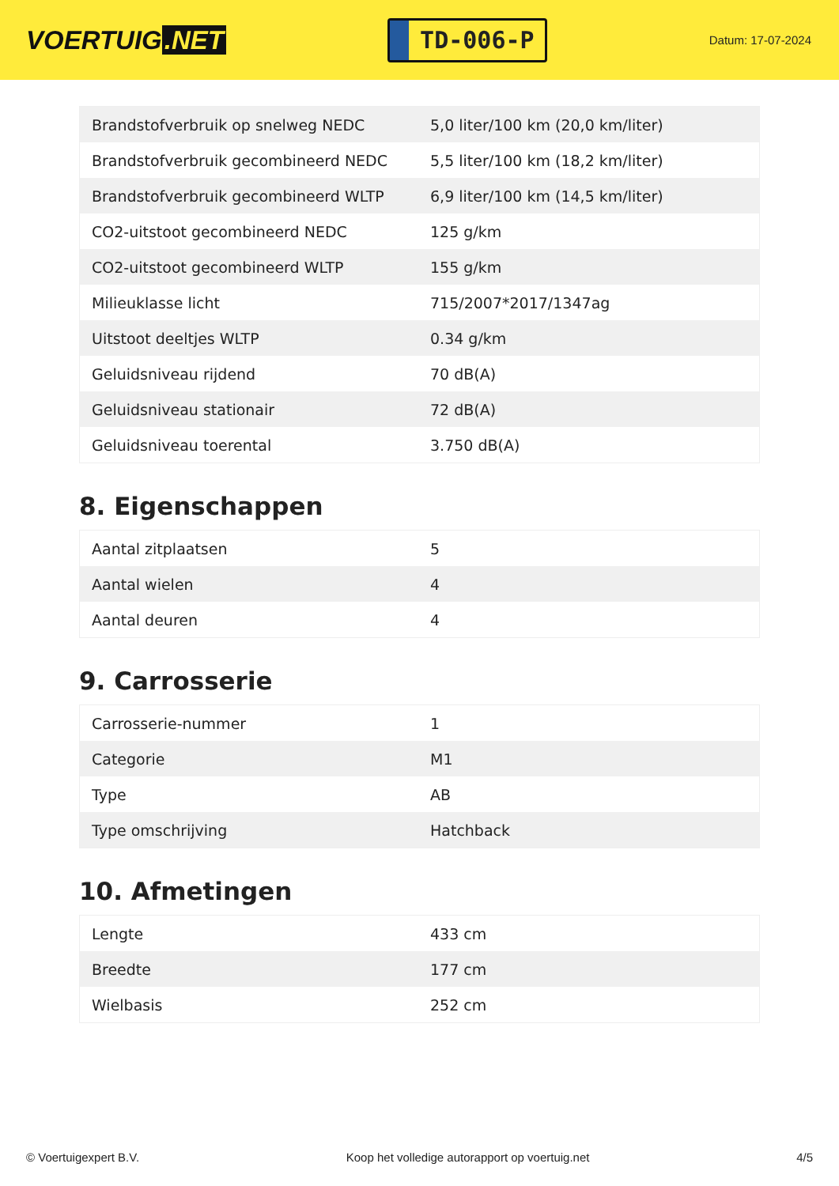VOERTUIG.NET
TD-006-P
Datum: 17-07-2024
| Brandstofverbruik op snelweg NEDC | 5,0 liter/100 km (20,0 km/liter) |
| Brandstofverbruik gecombineerd NEDC | 5,5 liter/100 km (18,2 km/liter) |
| Brandstofverbruik gecombineerd WLTP | 6,9 liter/100 km (14,5 km/liter) |
| CO2-uitstoot gecombineerd NEDC | 125 g/km |
| CO2-uitstoot gecombineerd WLTP | 155 g/km |
| Milieuklasse licht | 715/2007*2017/1347ag |
| Uitstoot deeltjes WLTP | 0.34 g/km |
| Geluidsniveau rijdend | 70 dB(A) |
| Geluidsniveau stationair | 72 dB(A) |
| Geluidsniveau toerental | 3.750 dB(A) |
8. Eigenschappen
| Aantal zitplaatsen | 5 |
| Aantal wielen | 4 |
| Aantal deuren | 4 |
9. Carrosserie
| Carrosserie-nummer | 1 |
| Categorie | M1 |
| Type | AB |
| Type omschrijving | Hatchback |
10. Afmetingen
| Lengte | 433 cm |
| Breedte | 177 cm |
| Wielbasis | 252 cm |
© Voertuigexpert B.V. Koop het volledige autorapport op voertuig.net 4/5